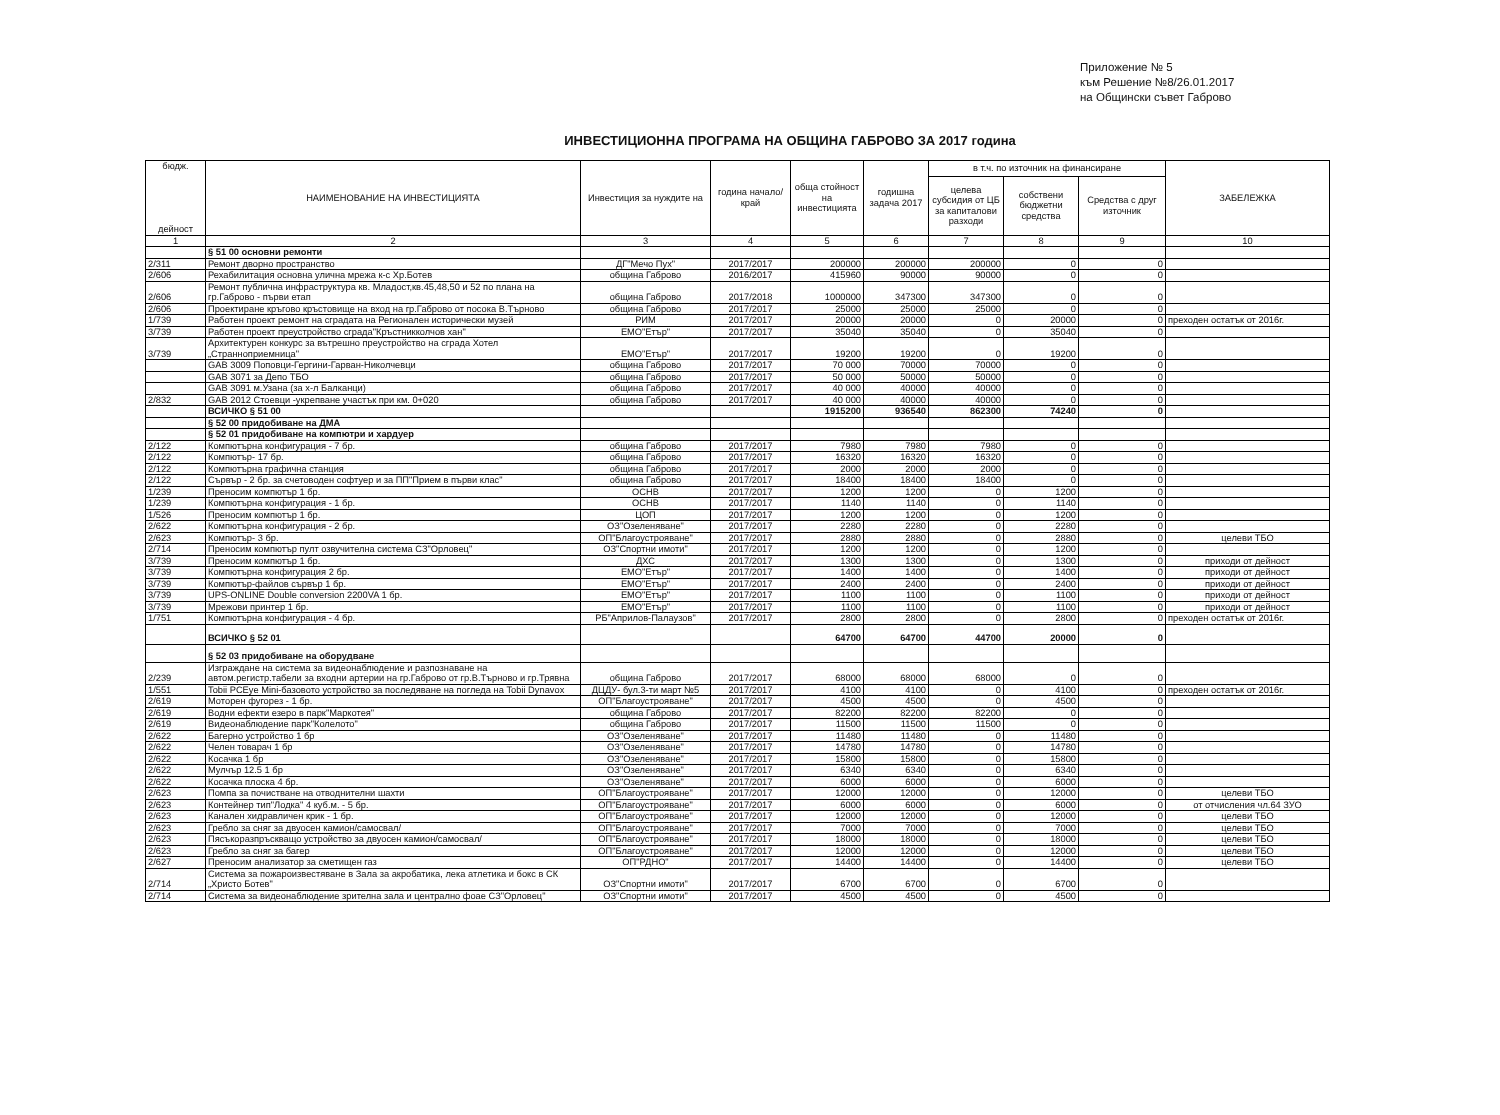Приложение № 5
към Решение №8/26.01.2017
на Общински съвет Габрово
ИНВЕСТИЦИОННА ПРОГРАМА НА ОБЩИНА ГАБРОВО ЗА 2017 година
| бюдж. дейност | НАИМЕНОВАНИЕ НА ИНВЕСТИЦИЯТА | Инвестиция за нуждите на | година начало/ край | обща стойност на инвестицията | годишна задача 2017 | в т.ч. по източник на финансиране | | | ЗАБЕЛЕЖКА |
| --- | --- | --- | --- | --- | --- | --- | --- | --- | --- |
| | | | | | | целева субсидия от ЦБ за капиталови разходи | собствени бюджетни средства | Средства с друг източник | |
| 1 | 2 | 3 | 4 | 5 | 6 | 7 | 8 | 9 | 10 |
| | § 51 00 основни ремонти | | | | | | | | |
| 2/311 | Ремонт дворно пространство | ДГ"Мечо Пух" | 2017/2017 | 200000 | 200000 | 200000 | 0 | 0 | |
| 2/606 | Рехабилитация основна улична мрежа к-с Хр.Ботев | община Габрово | 2016/2017 | 415960 | 90000 | 90000 | 0 | 0 | |
| 2/606 | Ремонт публична инфраструктура кв. Младост,кв.45,48,50 и 52 по плана на гр.Габрово - първи етап | община Габрово | 2017/2018 | 1000000 | 347300 | 347300 | 0 | 0 | |
| 2/606 | Проектиране кръгово кръстовище на вход на гр.Габрово от посока В.Търново | община Габрово | 2017/2017 | 25000 | 25000 | 25000 | 0 | 0 | |
| 1/739 | Работен проект ремонт на сградата на Регионален исторически музей | РИМ | 2017/2017 | 20000 | 20000 | 0 | 20000 | 0 | преходен остатък от 2016г. |
| 3/739 | Работен проект преустройство сграда"Кръстникколчов хан" | ЕМО"Етър" | 2017/2017 | 35040 | 35040 | 0 | 35040 | 0 | |
| 3/739 | Архитектурен конкурс за вътрешно преустройство на сграда Хотел „Странноприемница" | ЕМО"Етър" | 2017/2017 | 19200 | 19200 | 0 | 19200 | 0 | |
| | GAB 3009 Поповци-Гергини-Гарван-Николчевци | община Габрово | 2017/2017 | 70 000 | 70000 | 70000 | 0 | 0 | |
| | GAB 3071 за Депо ТБО | община Габрово | 2017/2017 | 50 000 | 50000 | 50000 | 0 | 0 | |
| | GAB 3091 м.Узана (за х-л Балканци) | община Габрово | 2017/2017 | 40 000 | 40000 | 40000 | 0 | 0 | |
| 2/832 | GAB 2012 Стоевци -укрепване участък при км. 0+020 | община Габрово | 2017/2017 | 40 000 | 40000 | 40000 | 0 | 0 | |
| | ВСИЧКО § 51 00 | | | 1915200 | 936540 | 862300 | 74240 | 0 | |
| | § 52 00 придобиване на ДМА | | | | | | | | |
| | § 52 01 придобиване на компютри и хардуер | | | | | | | | |
| 2/122 | Компютърна конфигурация - 7 бр. | община Габрово | 2017/2017 | 7980 | 7980 | 7980 | 0 | 0 | |
| 2/122 | Компютър- 17 бр. | община Габрово | 2017/2017 | 16320 | 16320 | 16320 | 0 | 0 | |
| 2/122 | Компютърна графична станция | община Габрово | 2017/2017 | 2000 | 2000 | 2000 | 0 | 0 | |
| 2/122 | Сървър - 2 бр. за счетоводен софтуер и за ПП"Прием в първи клас" | община Габрово | 2017/2017 | 18400 | 18400 | 18400 | 0 | 0 | |
| 1/239 | Преносим компютър 1 бр. | ОСНВ | 2017/2017 | 1200 | 1200 | 0 | 1200 | 0 | |
| 1/239 | Компютърна конфигурация - 1 бр. | ОСНВ | 2017/2017 | 1140 | 1140 | 0 | 1140 | 0 | |
| 1/526 | Преносим компютър 1 бр. | ЦОП | 2017/2017 | 1200 | 1200 | 0 | 1200 | 0 | |
| 2/622 | Компютърна конфигурация - 2 бр. | ОЗ"Озеленяване" | 2017/2017 | 2280 | 2280 | 0 | 2280 | 0 | |
| 2/623 | Компютър- 3 бр. | ОП"Благоустрояване" | 2017/2017 | 2880 | 2880 | 0 | 2880 | 0 | целеви ТБО |
| 2/714 | Преносим компютър пулт озвучителна система СЗ"Орловец" | ОЗ"Спортни имоти" | 2017/2017 | 1200 | 1200 | 0 | 1200 | 0 | |
| 3/739 | Преносим компютър 1 бр. | ДХС | 2017/2017 | 1300 | 1300 | 0 | 1300 | 0 | приходи от дейност |
| 3/739 | Компютърна конфигурация 2 бр. | ЕМО"Етър" | 2017/2017 | 1400 | 1400 | 0 | 1400 | 0 | приходи от дейност |
| 3/739 | Компютър-файлов сървър 1 бр. | ЕМО"Етър" | 2017/2017 | 2400 | 2400 | 0 | 2400 | 0 | приходи от дейност |
| 3/739 | UPS-ONLINE Double conversion 2200VA 1 бр. | ЕМО"Етър" | 2017/2017 | 1100 | 1100 | 0 | 1100 | 0 | приходи от дейност |
| 3/739 | Мрежови принтер 1 бр. | ЕМО"Етър" | 2017/2017 | 1100 | 1100 | 0 | 1100 | 0 | приходи от дейност |
| 1/751 | Компютърна конфигурация - 4 бр. | РБ"Априлов-Палаузов" | 2017/2017 | 2800 | 2800 | 0 | 2800 | 0 | преходен остатък от 2016г. |
| | ВСИЧКО § 52 01 | | | 64700 | 64700 | 44700 | 20000 | 0 | |
| | § 52 03 придобиване на оборудване | | | | | | | | |
| 2/239 | Изграждане на система за видеонаблюдение и разпознаване на автом.регистр.табели за входни артерии на гр.Габрово от гр.В.Търново и гр.Трявна | община Габрово | 2017/2017 | 68000 | 68000 | 68000 | 0 | 0 | |
| 1/551 | Tobii PCEye Mini-базовото устройство за последяване на погледа на Tobii Dynavox | ДЦДУ- бул.3-ти март №5 | 2017/2017 | 4100 | 4100 | 0 | 4100 | 0 | преходен остатък от 2016г. |
| 2/619 | Моторен фугорез - 1 бр. | ОП"Благоустрояване" | 2017/2017 | 4500 | 4500 | 0 | 4500 | 0 | |
| 2/619 | Водни ефекти езеро в парк"Маркотея" | община Габрово | 2017/2017 | 82200 | 82200 | 82200 | 0 | 0 | |
| 2/619 | Видеонаблюдение парк"Колелото" | община Габрово | 2017/2017 | 11500 | 11500 | 11500 | 0 | 0 | |
| 2/622 | Багерно устройство 1 бр | ОЗ"Озеленяване" | 2017/2017 | 11480 | 11480 | 0 | 11480 | 0 | |
| 2/622 | Челен товарач 1 бр | ОЗ"Озеленяване" | 2017/2017 | 14780 | 14780 | 0 | 14780 | 0 | |
| 2/622 | Косачка 1 бр | ОЗ"Озеленяване" | 2017/2017 | 15800 | 15800 | 0 | 15800 | 0 | |
| 2/622 | Мулчър 12.5 1 бр | ОЗ"Озеленяване" | 2017/2017 | 6340 | 6340 | 0 | 6340 | 0 | |
| 2/622 | Косачка плоска 4 бр. | ОЗ"Озеленяване" | 2017/2017 | 6000 | 6000 | 0 | 6000 | 0 | |
| 2/623 | Помпа за почистване на отводнителни шахти | ОП"Благоустрояване" | 2017/2017 | 12000 | 12000 | 0 | 12000 | 0 | целеви ТБО |
| 2/623 | Контейнер тип"Лодка" 4 куб.м. - 5 бр. | ОП"Благоустрояване" | 2017/2017 | 6000 | 6000 | 0 | 6000 | 0 | от отчисления чл.64 ЗУО |
| 2/623 | Канален хидравличен крик - 1 бр. | ОП"Благоустрояване" | 2017/2017 | 12000 | 12000 | 0 | 12000 | 0 | целеви ТБО |
| 2/623 | Гребло за сняг за двуосен камион/самосвал/ | ОП"Благоустрояване" | 2017/2017 | 7000 | 7000 | 0 | 7000 | 0 | целеви ТБО |
| 2/623 | Пясъкоразпръскващо устройство за двуосен камион/самосвал/ | ОП"Благоустрояване" | 2017/2017 | 18000 | 18000 | 0 | 18000 | 0 | целеви ТБО |
| 2/623 | Гребло за сняг за багер | ОП"Благоустрояване" | 2017/2017 | 12000 | 12000 | 0 | 12000 | 0 | целеви ТБО |
| 2/627 | Преносим анализатор за сметищен газ | ОП"РДНО" | 2017/2017 | 14400 | 14400 | 0 | 14400 | 0 | целеви ТБО |
| 2/714 | Система за пожароизвестяване в Зала за акробатика, лека атлетика и бокс в СК „Христо Ботев" | ОЗ"Спортни имоти" | 2017/2017 | 6700 | 6700 | 0 | 6700 | 0 | |
| 2/714 | Система за видеонаблюдение зрителна зала и централно фоае СЗ"Орловец" | ОЗ"Спортни имоти" | 2017/2017 | 4500 | 4500 | 0 | 4500 | 0 | |